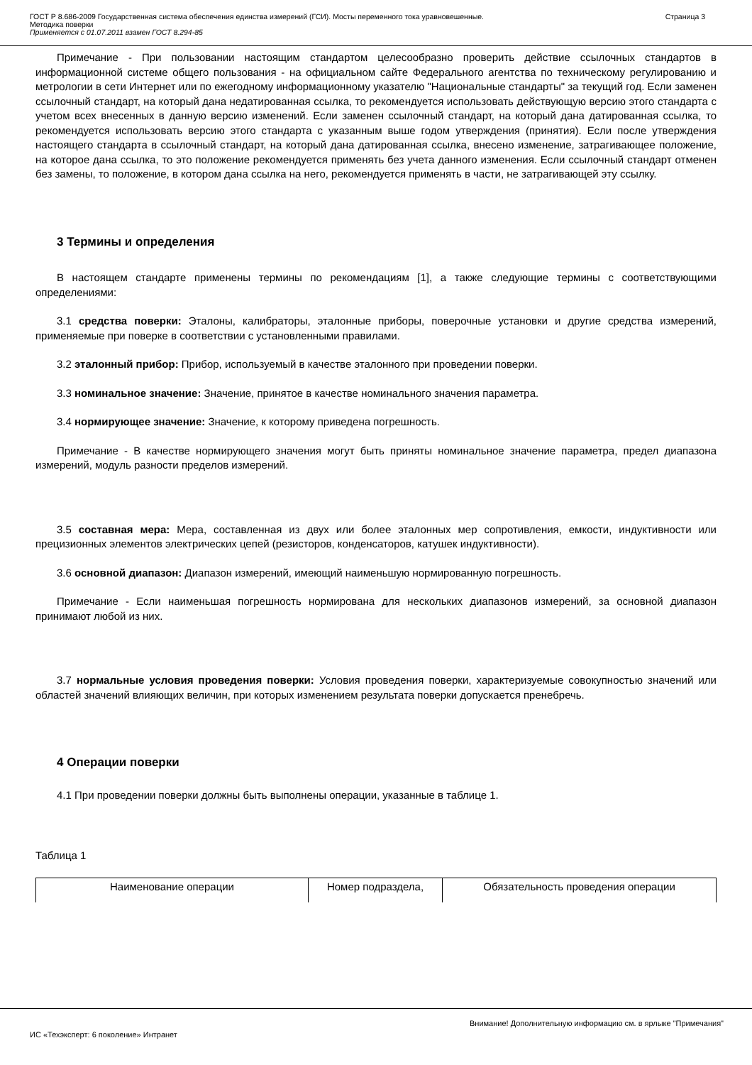ГОСТ Р 8.686-2009 Государственная система обеспечения единства измерений (ГСИ). Мосты переменного тока уравновешенные.
Методика поверки
Применяется с 01.07.2011 взамен ГОСТ 8.294-85
Страница 3
Примечание - При пользовании настоящим стандартом целесообразно проверить действие ссылочных стандартов в информационной системе общего пользования - на официальном сайте Федерального агентства по техническому регулированию и метрологии в сети Интернет или по ежегодному информационному указателю "Национальные стандарты" за текущий год. Если заменен ссылочный стандарт, на который дана недатированная ссылка, то рекомендуется использовать действующую версию этого стандарта с учетом всех внесенных в данную версию изменений. Если заменен ссылочный стандарт, на который дана датированная ссылка, то рекомендуется использовать версию этого стандарта с указанным выше годом утверждения (принятия). Если после утверждения настоящего стандарта в ссылочный стандарт, на который дана датированная ссылка, внесено изменение, затрагивающее положение, на которое дана ссылка, то это положение рекомендуется применять без учета данного изменения. Если ссылочный стандарт отменен без замены, то положение, в котором дана ссылка на него, рекомендуется применять в части, не затрагивающей эту ссылку.
3 Термины и определения
В настоящем стандарте применены термины по рекомендациям [1], а также следующие термины с соответствующими определениями:
3.1 средства поверки: Эталоны, калибраторы, эталонные приборы, поверочные установки и другие средства измерений, применяемые при поверке в соответствии с установленными правилами.
3.2 эталонный прибор: Прибор, используемый в качестве эталонного при проведении поверки.
3.3 номинальное значение: Значение, принятое в качестве номинального значения параметра.
3.4 нормирующее значение: Значение, к которому приведена погрешность.
Примечание - В качестве нормирующего значения могут быть приняты номинальное значение параметра, предел диапазона измерений, модуль разности пределов измерений.
3.5 составная мера: Мера, составленная из двух или более эталонных мер сопротивления, емкости, индуктивности или прецизионных элементов электрических цепей (резисторов, конденсаторов, катушек индуктивности).
3.6 основной диапазон: Диапазон измерений, имеющий наименьшую нормированную погрешность.
Примечание - Если наименьшая погрешность нормирована для нескольких диапазонов измерений, за основной диапазон принимают любой из них.
3.7 нормальные условия проведения поверки: Условия проведения поверки, характеризуемые совокупностью значений или областей значений влияющих величин, при которых изменением результата поверки допускается пренебречь.
4 Операции поверки
4.1 При проведении поверки должны быть выполнены операции, указанные в таблице 1.
Таблица 1
| Наименование операции | Номер подраздела, | Обязательность проведения операции |
Внимание! Дополнительную информацию см. в ярлыке "Примечания"
ИС «Техэксперт: 6 поколение» Интранет